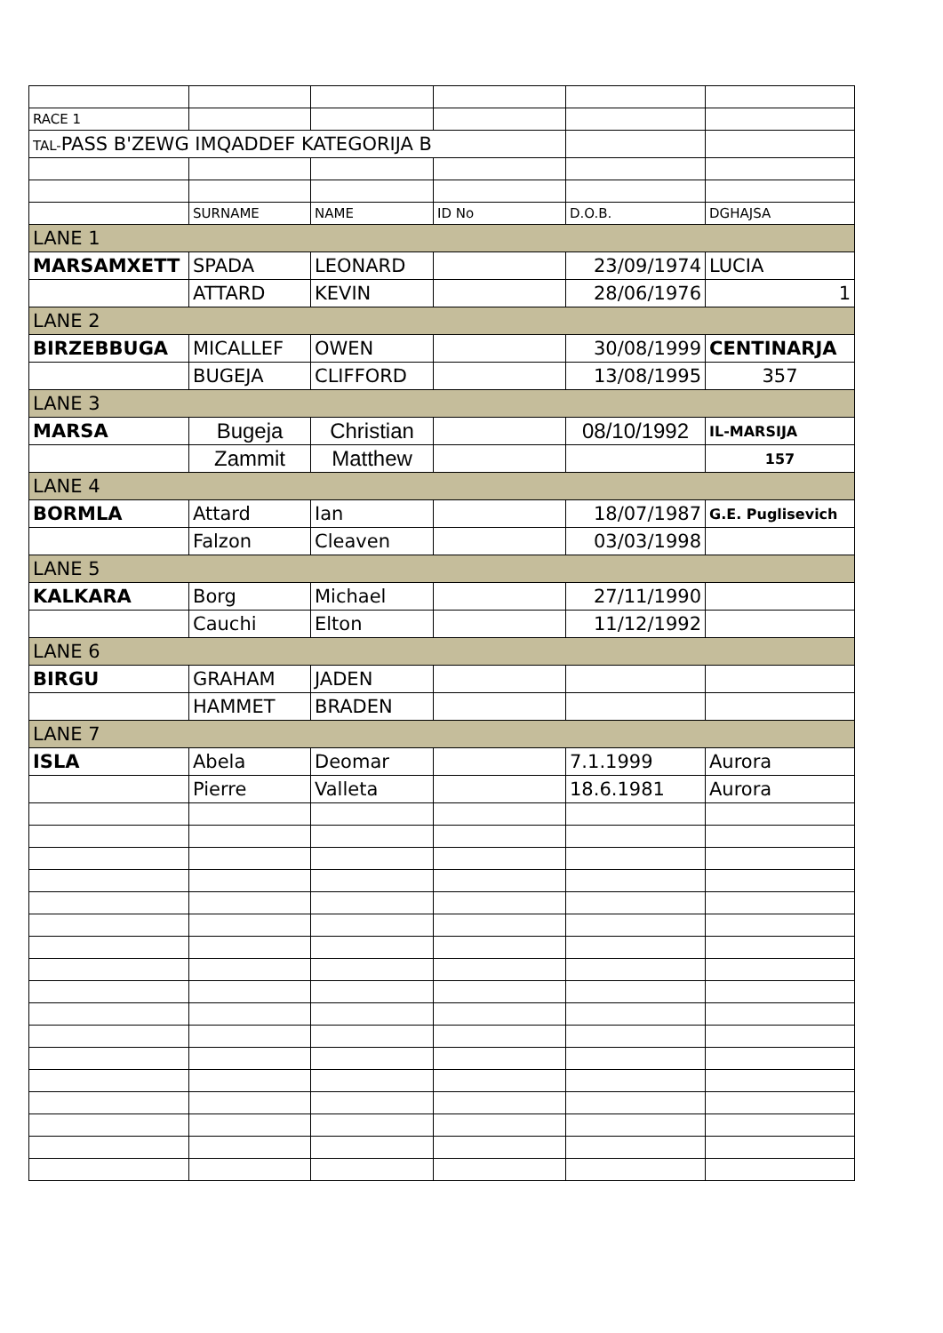| RACE 1 | | | | | |
| TAL- PASS B'ZEWG IMQADDEF KATEGORIJA B | | | | | |
| | SURNAME | NAME | ID No | D.O.B. | DGHAJSA |
| LANE 1 | | | | | |
| MARSAMXETT | SPADA | LEONARD | | 23/09/1974 | LUCIA |
| | ATTARD | KEVIN | | 28/06/1976 | 1 |
| LANE 2 | | | | | |
| BIRZEBBUGA | MICALLEF | OWEN | | 30/08/1999 | CENTINARJA |
| | BUGEJA | CLIFFORD | | 13/08/1995 | 357 |
| LANE 3 | | | | | |
| MARSA | Bugeja | Christian | | 08/10/1992 | IL-MARSIJA |
| | Zammit | Matthew | | | 157 |
| LANE 4 | | | | | |
| BORMLA | Attard | Ian | | 18/07/1987 | G.E. Puglisevich |
| | Falzon | Cleaven | | 03/03/1998 | |
| LANE 5 | | | | | |
| KALKARA | Borg | Michael | | 27/11/1990 | |
| | Cauchi | Elton | | 11/12/1992 | |
| LANE 6 | | | | | |
| BIRGU | GRAHAM | JADEN | | | |
| | HAMMET | BRADEN | | | |
| LANE 7 | | | | | |
| ISLA | Abela | Deomar | | 7.1.1999 | Aurora |
| | Pierre | Valleta | | 18.6.1981 | Aurora |